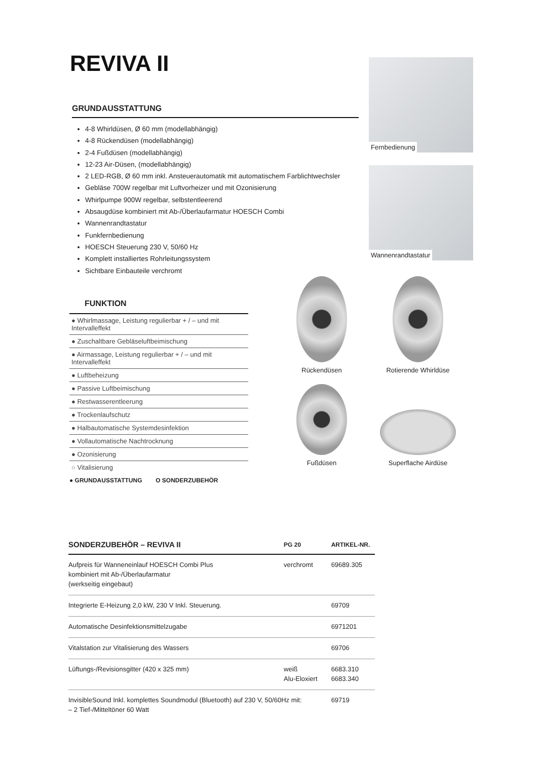REVIVA II
GRUNDAUSSTATTUNG
4-8 Whirldüsen, Ø 60 mm (modellabhängig)
4-8 Rückendüsen (modellabhängig)
2-4 Fußdüsen (modellabhängig)
12-23 Air-Düsen, (modellabhängig)
2 LED-RGB, Ø 60 mm inkl. Ansteuerautomatik mit automatischem Farblichtwechsler
Gebläse 700W regelbar mit Luftvorheizer und mit Ozonisierung
Whirlpumpe 900W regelbar, selbstentleerend
Absaugdüse kombiniert mit Ab-/Überlaufarmatur HOESCH Combi
Wannenrandtastatur
Funkfernbedienung
HOESCH Steuerung 230 V, 50/60 Hz
Komplett installiertes Rohrleitungssystem
Sichtbare Einbauteile verchromt
Fernbedienung
Wannenrandtastatur
FUNKTION
| ● Whirlmassage, Leistung regulierbar + / – und mit Intervalleffekt |
| ● Zuschaltbare Gebläseluftbeimischung |
| ● Airmassage, Leistung regulierbar + / – und mit Intervalleffekt |
| ● Luftbeheizung |
| ● Passive Luftbeimischung |
| ● Restwasserentleerung |
| ● Trockenlaufschutz |
| ● Halbautomatische Systemdesinfektion |
| ● Vollautomatische Nachtrocknung |
| ● Ozonisierung |
| ○ Vitalisierung |
● GRUNDAUSSTATTUNG O SONDERZUBEHÖR
Rückendüsen
Rotierende Whirldüse
Fußdüsen
Superflache Airdüse
| SONDERZUBEHÖR – REVIVA II | PG 20 | ARTIKEL-NR. |
| --- | --- | --- |
| Aufpreis für Wanneneinlauf HOESCH Combi Plus kombiniert mit Ab-/Überlaufarmatur (werkseitig eingebaut) | verchromt | 69689.305 |
| Integrierte E-Heizung 2,0 kW, 230 V Inkl. Steuerung. | | 69709 |
| Automatische Desinfektionsmittelzugabe | | 6971201 |
| Vitalstation zur Vitalisierung des Wassers | | 69706 |
| Lüftungs-/Revisionsgitter (420 x 325 mm) | weiß Alu-Eloxiert | 6683.310 6683.340 |
| InvisibleSound Inkl. komplettes Soundmodul (Bluetooth) auf 230 V, 50/60Hz mit: – 2 Tief-/Mitteltöner 60 Watt | | 69719 |